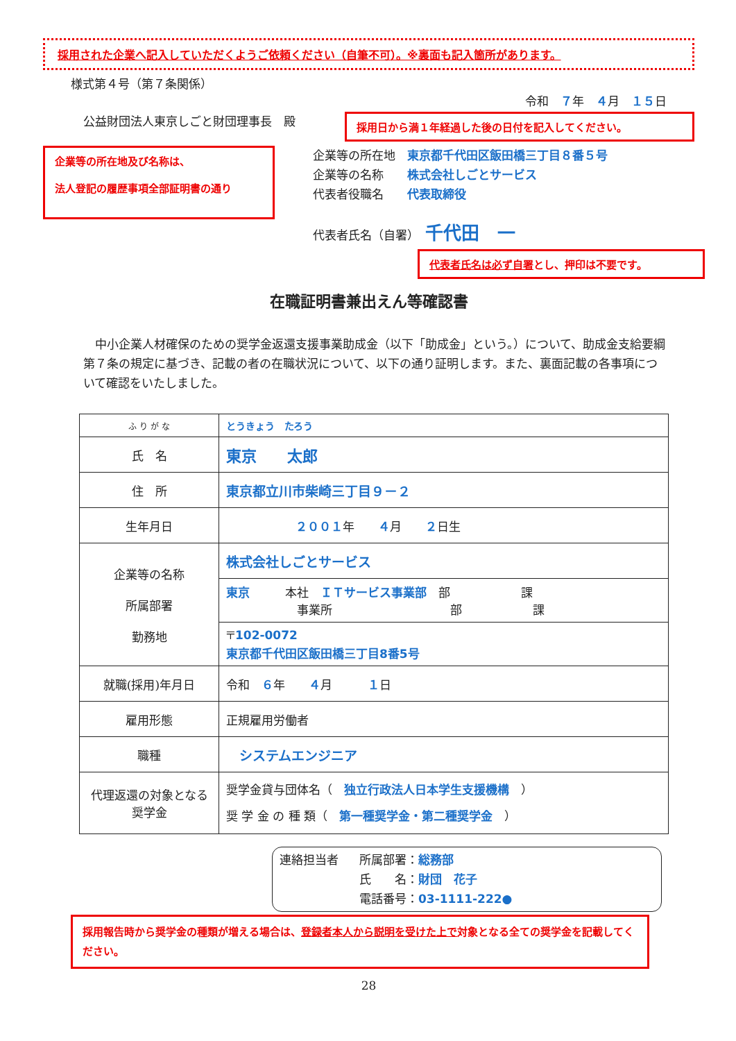採用された企業へ記入していただくようご依頼ください（自筆不可）。※裏面も記入箇所があります。
様式第４号（第７条関係）
令和　７年　４月　１５日
公益財団法人東京しごと財団理事長　殿
採用日から満１年経過した後の日付を記入してください。
企業等の所在地及び名称は、
法人登記の履歴事項全部証明書の通り
企業等の所在地　東京都千代田区飯田橋三丁目８番５号
企業等の名称　　株式会社しごとサービス
代表者役職名　　代表取締役
代表者氏名（自署）　千代田　一
代表者氏名は必ず自署とし、押印は不要です。
在職証明書兼出えん等確認書
　中小企業人材確保のための奨学金返還支援事業助成金（以下「助成金」という。）について、助成金支給要綱第７条の規定に基づき、記載の者の在職状況について、以下の通り証明します。また、裏面記載の各事項について確認をいたしました。
| ふ り が な | とうきょう たろう |
| 氏 名 | 東京 太郎 |
| 住 所 | 東京都立川市柴崎三丁目９－２ |
| 生年月日 | ２００１ 年 ４ 月 ２ 日生 |
| 企業等の名称 所属部署 勤務地 | 株式会社しごとサービス |
| | 東京 本社 ＩＴサービス事業部 部 課 事業所 部 課 |
| | 〒 102-0072 東京都千代田区飯田橋三丁目8番5号 |
| 就職(採用)年月日 | 令和 ６ 年 ４ 月 １ 日 |
| 雇用形態 | 正規雇用労働者 |
| 職種 | システムエンジニア |
| 代理返還の対象となる奨学金 | 奨学金貸与団体名（ 独立行政法人日本学生支援機構 ） 奨 学 金 の 種 類（ 第一種奨学金・第二種奨学金 ） |
連絡担当者 所属部署：総務部
氏　　名：財団　花子
電話番号：03-1111-222●
採用報告時から奨学金の種類が増える場合は、登録者本人から説明を受けた上で対象となる全ての奨学金を記載してください。
28